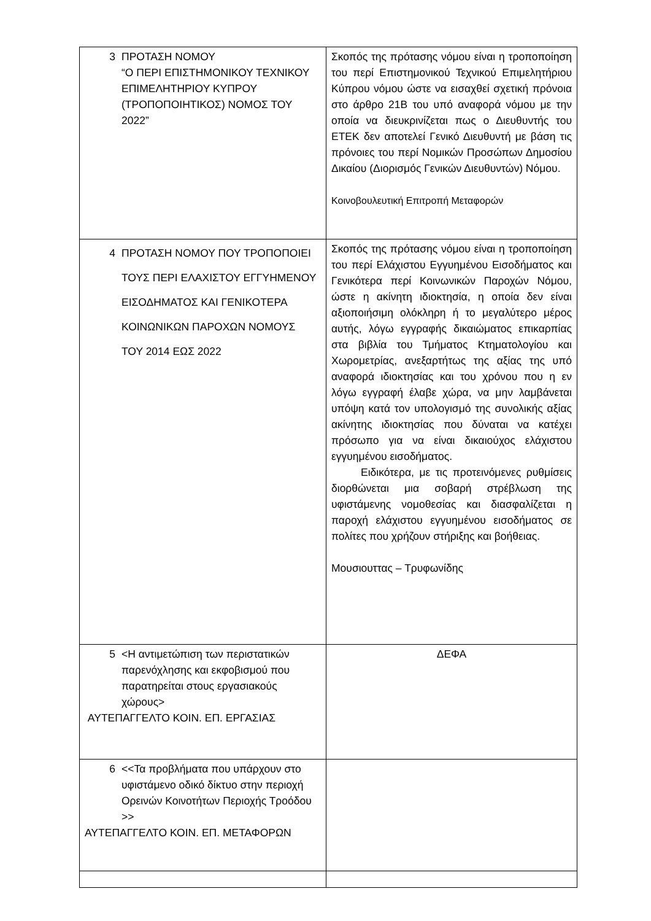| 3 ΠΡΟΤΑΣΗ ΝΟΜΟΥ “Ο ΠΕΡΙ ΕΠΙΣΤΗΜΟΝΙΚΟΥ ΤΕΧΝΙΚΟΥ ΕΠΙΜΕΛΗΤΗΡΙΟΥ ΚΥΠΡΟΥ (ΤΡΟΠΟΠΟΙΗΤΙΚΟΣ) ΝΟΜΟΣ ΤΟΥ 2022” | Σκοπός της πρότασης νόμου είναι η τροποποίηση του περί Επιστημονικού Τεχνικού Επιμελητήριου Κύπρου νόμου ώστε να εισαχθεί σχετική πρόνοια στο άρθρο 21Β του υπό αναφορά νόμου με την οποία να διευκρινίζεται πως ο Διευθυντής του ΕΤΕΚ δεν αποτελεί Γενικό Διευθυντή με βάση τις πρόνοιες του περί Νομικών Προσώπων Δημοσίου Δικαίου (Διορισμός Γενικών Διευθυντών) Νόμου. Κοινοβουλευτική Επιτροπή Μεταφορών |
| 4 ΠΡΟΤΑΣΗ ΝΟΜΟΥ ΠΟΥ ΤΡΟΠΟΠΟΙΕΙ ΤΟΥΣ ΠΕΡΙ ΕΛΑΧΙΣΤΟΥ ΕΓΓΥΗΜΕΝΟΥ ΕΙΣΟΔΗΜΑΤΟΣ ΚΑΙ ΓΕΝΙΚΟΤΕΡΑ ΚΟΙΝΩΝΙΚΩΝ ΠΑΡΟΧΩΝ ΝΟΜΟΥΣ ΤΟΥ 2014 ΕΩΣ 2022 | Σκοπός της πρότασης νόμου είναι η τροποποίηση του περί Ελάχιστου Εγγυημένου Εισοδήματος και Γενικότερα περί Κοινωνικών Παροχών Νόμου, ώστε η ακίνητη ιδιοκτησία, η οποία δεν είναι αξιοποιήσιμη ολόκληρη ή το μεγαλύτερο μέρος αυτής, λόγω εγγραφής δικαιώματος επικαρπίας στα βιβλία του Τμήματος Κτηματολογίου και Χωρομετρίας, ανεξαρτήτως της αξίας της υπό αναφορά ιδιοκτησίας και του χρόνου που η εν λόγω εγγραφή έλαβε χώρα, να μην λαμβάνεται υπόψη κατά τον υπολογισμό της συνολικής αξίας ακίνητης ιδιοκτησίας που δύναται να κατέχει πρόσωπο για να είναι δικαιούχος ελάχιστου εγγυημένου εισοδήματος. Ειδικότερα, με τις προτεινόμενες ρυθμίσεις διορθώνεται μια σοβαρή στρέβλωση της υφιστάμενης νομοθεσίας και διασφαλίζεται η παροχή ελάχιστου εγγυημένου εισοδήματος σε πολίτες που χρήζουν στήριξης και βοήθειας. Μουσιουττας – Τρυφωνίδης |
| 5 <Η αντιμετώπιση των περιστατικών παρενόχλησης και εκφοβισμού που παρατηρείται στους εργασιακούς χώρους> ΑΥΤΕΠΑΓΓΕΛΤΟ ΚΟΙΝ. ΕΠ. ΕΡΓΑΣΙΑΣ | ΔΕΦΑ |
| 6 <<Τα προβλήματα που υπάρχουν στο υφιστάμενο οδικό δίκτυο στην περιοχή Ορεινών Κοινοτήτων Περιοχής Τροόδου >> ΑΥΤΕΠΑΓΓΕΛΤΟ ΚΟΙΝ. ΕΠ. ΜΕΤΑΦΟΡΩΝ | |